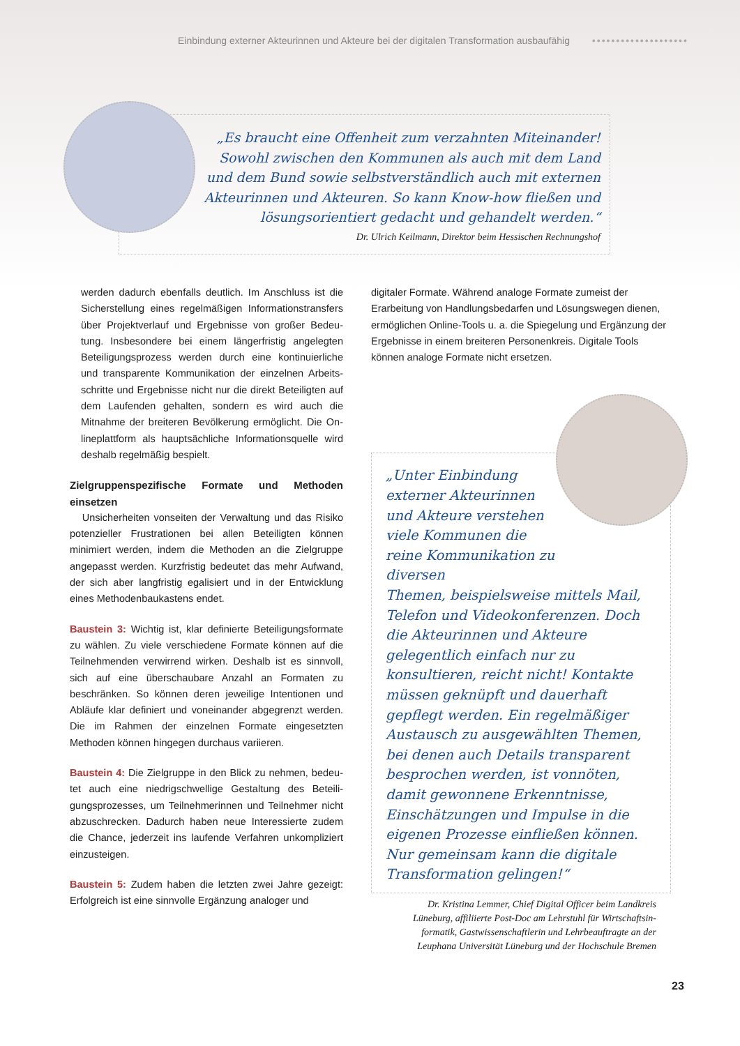Einbindung externer Akteurinnen und Akteure bei der digitalen Transformation ausbaufähig ••••••••••••••••••••
„Es braucht eine Offenheit zum verzahnten Mitein­ander! Sowohl zwischen den Kommunen als auch mit dem Land und dem Bund sowie selbstverständlich auch mit externen Akteurinnen und Akteuren. So kann Know-how fließen und lösungsorientiert gedacht und gehandelt werden.“
Dr. Ulrich Keilmann, Direktor beim Hessischen Rechnungshof
werden dadurch ebenfalls deutlich. Im Anschluss ist die Sicherstellung eines regelmäßigen Informationstransfers über Projektverlauf und Ergebnisse von großer Bedeu­tung. Insbesondere bei einem längerfristig angelegten Beteiligungsprozess werden durch eine kontinuierliche und transparente Kommunikation der einzelnen Arbeits­schritte und Ergebnisse nicht nur die direkt Beteiligten auf dem Laufenden gehalten, sondern es wird auch die Mitnahme der breiteren Bevölkerung ermöglicht. Die On­lineplattform als hauptsächliche Informationsquelle wird deshalb regelmäßig bespielt.
Zielgruppenspezifische Formate und Methoden einsetzen
Unsicherheiten vonseiten der Verwaltung und das Risi­ko potenzieller Frustrationen bei allen Beteiligten können minimiert werden, indem die Methoden an die Zielgruppe angepasst werden. Kurzfristig bedeutet das mehr Aufwand, der sich aber langfristig egalisiert und in der Entwicklung eines Methodenbaukastens endet.
Baustein 3: Wichtig ist, klar definierte Beteiligungsformate zu wählen. Zu viele verschiedene Formate können auf die Teilnehmenden verwirrend wirken. Deshalb ist es sinnvoll, sich auf eine überschaubare Anzahl an Formaten zu beschränken. So können deren jeweilige Intentionen und Abläufe klar definiert und voneinander abgegrenzt werden. Die im Rahmen der einzelnen Formate einge­setzten Methoden können hingegen durchaus variieren.
Baustein 4: Die Zielgruppe in den Blick zu nehmen, bedeu­tet auch eine niedrigschwellige Gestaltung des Beteili­gungsprozesses, um Teilnehmerinnen und Teilnehmer nicht abzuschrecken. Dadurch haben neue Interessierte zudem die Chance, jederzeit ins laufende Verfahren un­kompliziert einzusteigen.
Baustein 5: Zudem haben die letzten zwei Jahre gezeigt: Erfolgreich ist eine sinnvolle Ergänzung analoger und
digitaler Formate. Während analoge Formate zumeist der Erarbeitung von Handlungsbedarfen und Lösungswegen dienen, ermöglichen Online-Tools u. a. die Spiegelung und Ergänzung der Ergebnisse in einem breiteren Per­sonenkreis. Digitale Tools können analoge Formate nicht ersetzen.
„Unter Einbindung externer Akteurinnen und Akteure verstehen viele Kommunen die reine Kommunikation zu diversen
Themen, beispielsweise mittels Mail, Tele­fon und Videokonferenzen. Doch die Ak­teurinnen und Akteure gelegentlich einfach nur zu konsultieren, reicht nicht! Kontakte müssen geknüpft und dauerhaft gepflegt werden. Ein regelmäßiger Austausch zu ausgewählten Themen, bei denen auch Details transparent besprochen werden, ist vonnöten, damit gewonnene Erkenntnisse, Einschätzungen und Impulse in die eigenen Prozesse einfließen können. Nur gemeinsam kann die digitale Transformation gelingen!“
Dr. Kristina Lemmer, Chief Digital Officer beim Landkreis Lüneburg, affiliierte Post-Doc am Lehrstuhl für Wirtschaftsin­formatik, Gastwissenschaftlerin und Lehrbeauftragte an der Leuphana Universität Lüneburg und der Hochschule Bremen
23